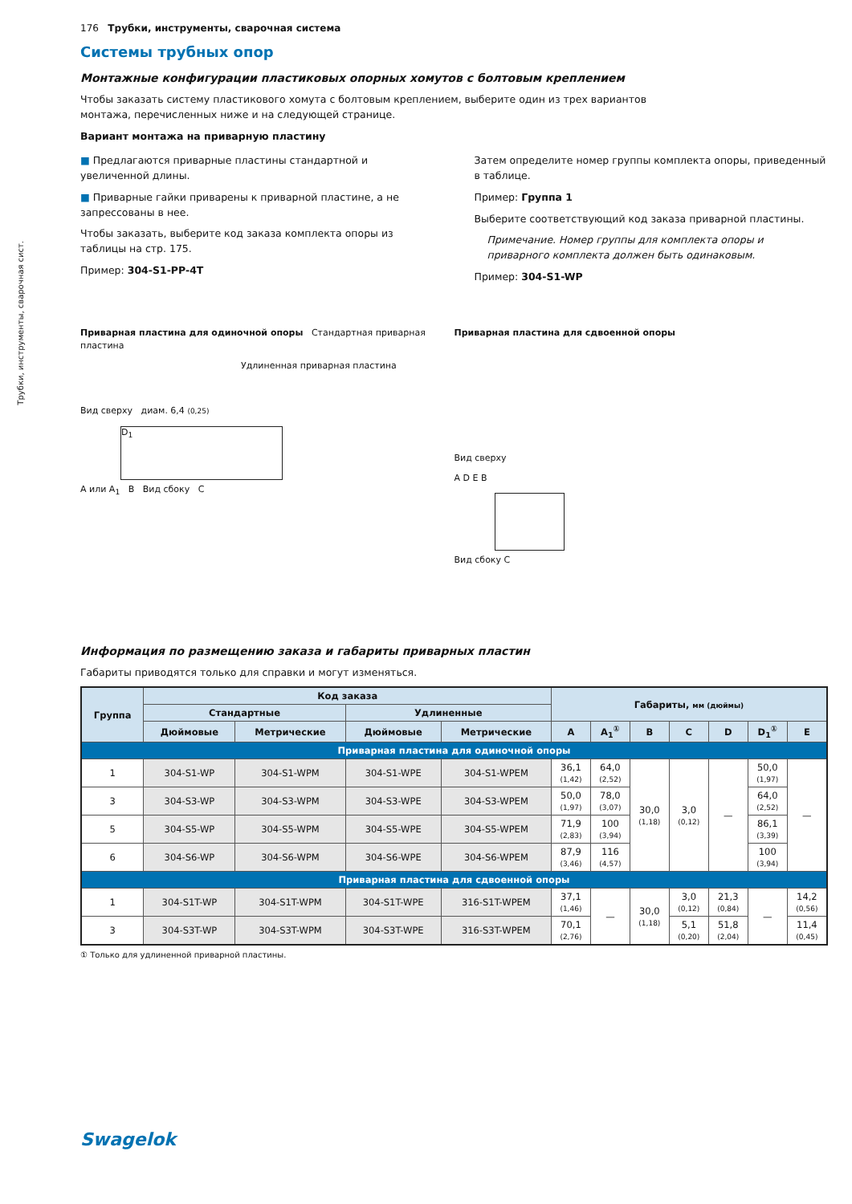Трубки, инструменты, сварочная сист.
176 Трубки, инструменты, сварочная система
Системы трубных опор
Монтажные конфигурации пластиковых опорных хомутов с болтовым креплением
Чтобы заказать систему пластикового хомута с болтовым креплением, выберите один из трех вариантов
монтажа, перечисленных ниже и на следующей странице.
Вариант монтажа на приварную пластину
■ Предлагаются приварные пластины стандартной и увеличенной длины.
■ Приварные гайки приварены к приварной пластине, а не запрессованы в нее.
Чтобы заказать, выберите код заказа комплекта опоры из таблицы на стр. 175.
Пример: 304-S1-PP-4T
Затем определите номер группы комплекта опоры, приведенный в таблице.
Пример: Группа 1
Выберите соответствующий код заказа приварной пластины.
Примечание. Номер группы для комплекта опоры и приварного комплекта должен быть одинаковым.
Пример: 304-S1-WP
Приварная пластина для одиночной опоры Стандартная приварная пластина
Удлиненная приварная пластина
Вид сверху диам. 6,4 (0,25)
D<sub>1</sub>
A или A<sub>1</sub> B Вид сбоку C
Приварная пластина для сдвоенной опоры
Вид сверху
A D E B
Вид сбоку C
Информация по размещению заказа и габариты приварных пластин
Габариты приводятся только для справки и могут изменяться.
| Группа | Код заказа | | | | Габариты, мм (дюймы) | | | | | | |
| --- | --- | --- | --- | --- | --- | --- | --- | --- | --- | --- | --- |
| | Стандартные | | Удлиненные | | | | | | | | |
| | Дюймовые | Метрические | Дюймовые | Метрические | A | A<sub>1</sub><sup>①</sup> | B | C | D | D<sub>1</sub><sup>①</sup> | E |
| Приварная пластина для одиночной опоры | | | | | | | | | | | |
| 1 | 304-S1-WP | 304-S1-WPM | 304-S1-WPE | 304-S1-WPEM | 36,1 (1,42) | 64,0 (2,52) | 30,0 (1,18) | 3,0 (0,12) | — | 50,0 (1,97) | — |
| 3 | 304-S3-WP | 304-S3-WPM | 304-S3-WPE | 304-S3-WPEM | 50,0 (1,97) | 78,0 (3,07) | | | | 64,0 (2,52) | |
| 5 | 304-S5-WP | 304-S5-WPM | 304-S5-WPE | 304-S5-WPEM | 71,9 (2,83) | 100 (3,94) | | | | 86,1 (3,39) | |
| 6 | 304-S6-WP | 304-S6-WPM | 304-S6-WPE | 304-S6-WPEM | 87,9 (3,46) | 116 (4,57) | | | | 100 (3,94) | |
| Приварная пластина для сдвоенной опоры | | | | | | | | | | | |
| 1 | 304-S1T-WP | 304-S1T-WPM | 304-S1T-WPE | 316-S1T-WPEM | 37,1 (1,46) | — | 30,0 (1,18) | 3,0 (0,12) | 21,3 (0,84) | — | 14,2 (0,56) |
| 3 | 304-S3T-WP | 304-S3T-WPM | 304-S3T-WPE | 316-S3T-WPEM | 70,1 (2,76) | | | 5,1 (0,20) | 51,8 (2,04) | | 11,4 (0,45) |
① Только для удлиненной приварной пластины.
Swagelok